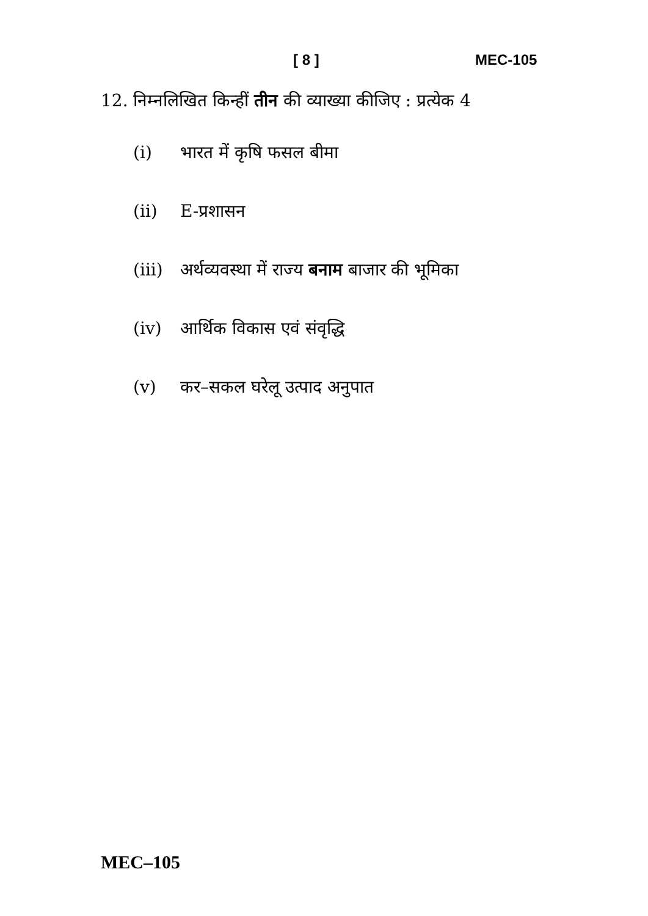[ 8 ] MEC-105
12. निम्नलिखित किन्हीं तीन की व्याख्या कीजिए : प्रत्येक 4
(i) भारत में कृषि फसल बीमा
(ii) E-प्रशासन
(iii) अर्थव्यवस्था में राज्य बनाम बाजार की भूमिका
(iv) आर्थिक विकास एवं संवृद्धि
(v) कर–सकल घरेलू उत्पाद अनुपात
MEC–105